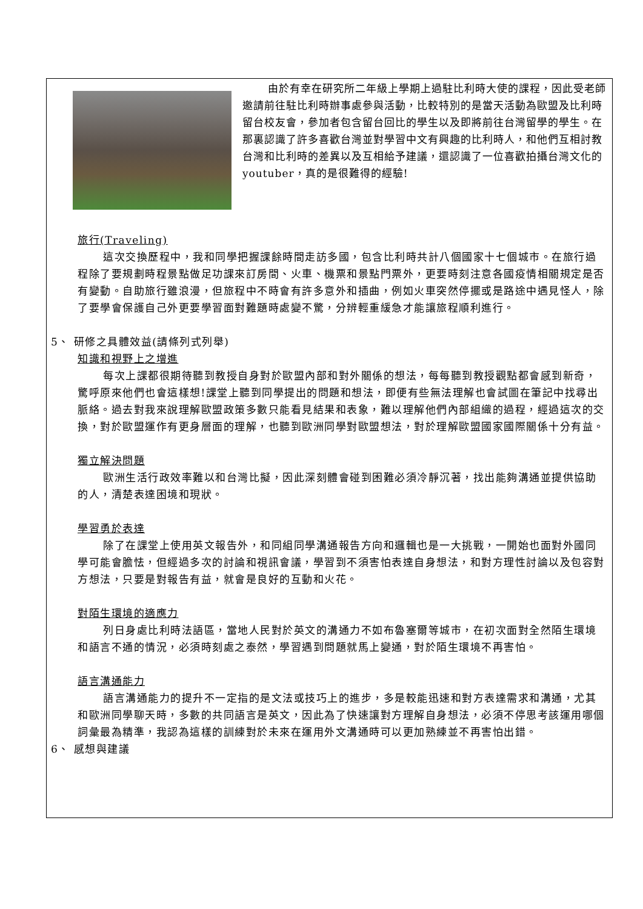由於有幸在研究所二年級上學期上過駐比利時大使的課程，因此受老師邀請前往駐比利時辦事處參與活動，比較特別的是當天活動為歐盟及比利時留台校友會，參加者包含留台回比的學生以及即將前往台灣留學的學生。在那裏認識了許多喜歡台灣並對學習中文有興趣的比利時人，和他們互相討教台灣和比利時的差異以及互相給予建議，還認識了一位喜歡拍攝台灣文化的youtuber，真的是很難得的經驗!
旅行(Traveling)
這次交換歷程中，我和同學把握課餘時間走訪多國，包含比利時共計八個國家十七個城市。在旅行過程除了要規劃時程景點做足功課來訂房間、火車、機票和景點門票外，更要時刻注意各國疫情相關規定是否有變動。自助旅行雖浪漫，但旅程中不時會有許多意外和插曲，例如火車突然停擺或是路途中遇見怪人，除了要學會保護自己外更要學習面對難題時處變不驚，分辨輕重緩急才能讓旅程順利進行。
5、 研修之具體效益(請條列式列舉)
知識和視野上之增進
每次上課都很期待聽到教授自身對於歐盟內部和對外關係的想法，每每聽到教授觀點都會感到新奇，驚呼原來他們也會這樣想!課堂上聽到同學提出的問題和想法，即便有些無法理解也會試圖在筆記中找尋出脈絡。過去對我來說理解歐盟政策多數只能看見結果和表象，難以理解他們內部組織的過程，經過這次的交換，對於歐盟運作有更身層面的理解，也聽到歐洲同學對歐盟想法，對於理解歐盟國家國際關係十分有益。
獨立解決問題
歐洲生活行政效率難以和台灣比擬，因此深刻體會碰到困難必須冷靜沉著，找出能夠溝通並提供協助的人，清楚表達困境和現狀。
學習勇於表達
除了在課堂上使用英文報告外，和同組同學溝通報告方向和邏輯也是一大挑戰，一開始也面對外國同學可能會膽怯，但經過多次的討論和視訊會議，學習到不須害怕表達自身想法，和對方理性討論以及包容對方想法，只要是對報告有益，就會是良好的互動和火花。
對陌生環境的適應力
列日身處比利時法語區，當地人民對於英文的溝通力不如布魯塞爾等城市，在初次面對全然陌生環境和語言不通的情況，必須時刻處之泰然，學習遇到問題就馬上變通，對於陌生環境不再害怕。
語言溝通能力
語言溝通能力的提升不一定指的是文法或技巧上的進步，多是較能迅速和對方表達需求和溝通，尤其和歐洲同學聊天時，多數的共同語言是英文，因此為了快速讓對方理解自身想法，必須不停思考該運用哪個詞彙最為精準，我認為這樣的訓練對於未來在運用外文溝通時可以更加熟練並不再害怕出錯。
6、 感想與建議